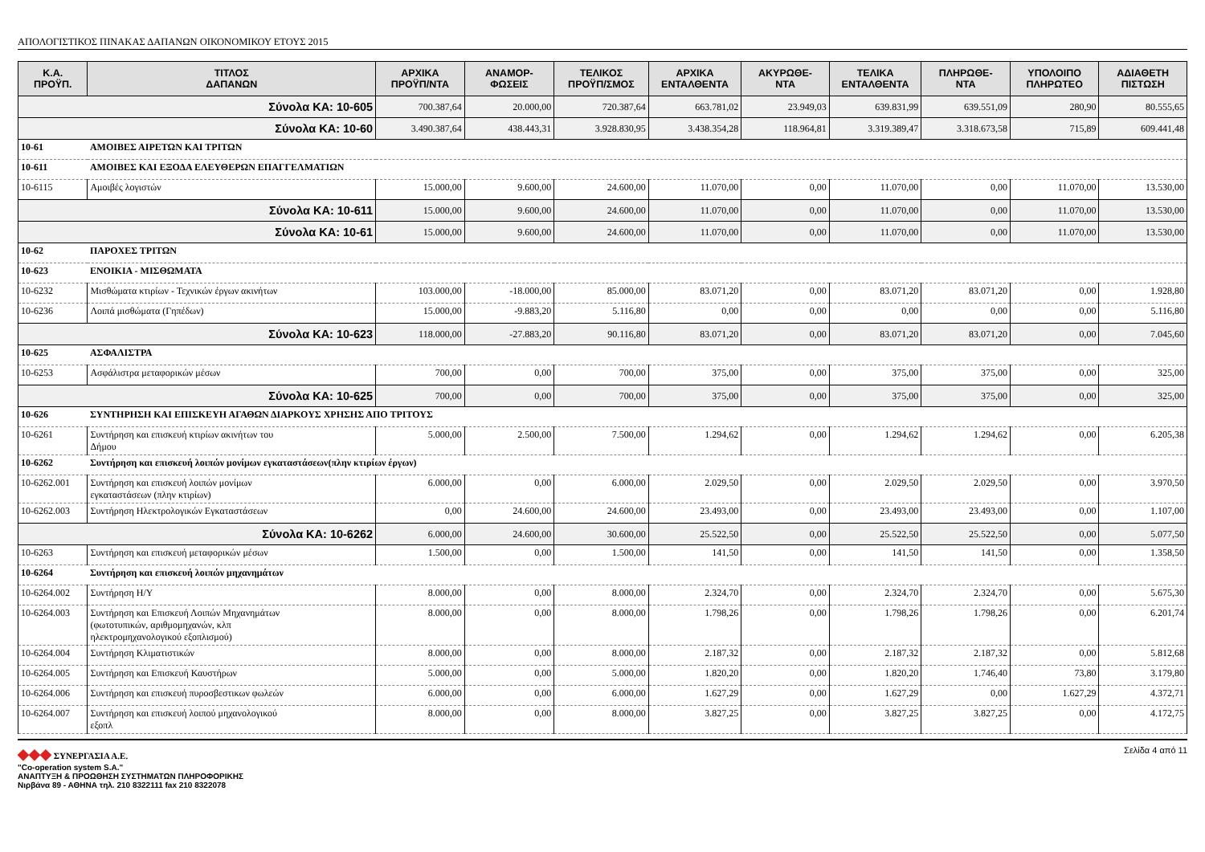ΑΠΟΛΟΓΙΣΤΙΚΟΣ ΠΙΝΑΚΑΣ ΔΑΠΑΝΩΝ ΟΙΚΟΝΟΜΙΚΟΥ ΕΤΟΥΣ 2015
| Κ.Α. ΠΡΟΫΠ. | ΤΙΤΛΟΣ ΔΑΠΑΝΩΝ | ΑΡΧΙΚΑ ΠΡΟΫΠ/ΝΤΑ | ΑΝΑΜΟΡ- ΦΩΣΕΙΣ | ΤΕΛΙΚΟΣ ΠΡΟΫΠ/ΣΜΟΣ | ΑΡΧΙΚΑ ΕΝΤΑΛΘΕΝΤΑ | ΑΚΥΡΩΘΕ- ΝΤΑ | ΤΕΛΙΚΑ ΕΝΤΑΛΘΕΝΤΑ | ΠΛΗΡΩΘΕ- ΝΤΑ | ΥΠΟΛΟΙΠΟ ΠΛΗΡΩΤΕΟ | ΑΔΙΑΘΕΤΗ ΠΙΣΤΩΣΗ |
| --- | --- | --- | --- | --- | --- | --- | --- | --- | --- | --- |
| Σύνολα ΚΑ: 10-605 | | 700.387,64 | 20.000,00 | 720.387,64 | 663.781,02 | 23.949,03 | 639.831,99 | 639.551,09 | 280,90 | 80.555,65 |
| Σύνολα ΚΑ: 10-60 | | 3.490.387,64 | 438.443,31 | 3.928.830,95 | 3.438.354,28 | 118.964,81 | 3.319.389,47 | 3.318.673,58 | 715,89 | 609.441,48 |
| 10-61 | ΑΜΟΙΒΕΣ ΑΙΡΕΤΩΝ ΚΑΙ ΤΡΙΤΩΝ | | | | | | | | | |
| 10-611 | ΑΜΟΙΒΕΣ ΚΑΙ ΕΞΟΔΑ ΕΛΕΥΘΕΡΩΝ ΕΠΑΓΓΕΛΜΑΤΙΩΝ | | | | | | | | | |
| 10-6115 | Αμοιβές λογιστών | 15.000,00 | 9.600,00 | 24.600,00 | 11.070,00 | 0,00 | 11.070,00 | 0,00 | 11.070,00 | 13.530,00 |
| Σύνολα ΚΑ: 10-611 | | 15.000,00 | 9.600,00 | 24.600,00 | 11.070,00 | 0,00 | 11.070,00 | 0,00 | 11.070,00 | 13.530,00 |
| Σύνολα ΚΑ: 10-61 | | 15.000,00 | 9.600,00 | 24.600,00 | 11.070,00 | 0,00 | 11.070,00 | 0,00 | 11.070,00 | 13.530,00 |
| 10-62 | ΠΑΡΟΧΕΣ ΤΡΙΤΩΝ | | | | | | | | | |
| 10-623 | ΕΝΟΙΚΙΑ - ΜΙΣΘΩΜΑΤΑ | | | | | | | | | |
| 10-6232 | Μισθώματα κτιρίων - Τεχνικών έργων ακινήτων | 103.000,00 | -18.000,00 | 85.000,00 | 83.071,20 | 0,00 | 83.071,20 | 83.071,20 | 0,00 | 1.928,80 |
| 10-6236 | Λοιπά μισθώματα (Γηπέδων) | 15.000,00 | -9.883,20 | 5.116,80 | 0,00 | 0,00 | 0,00 | 0,00 | 0,00 | 5.116,80 |
| Σύνολα ΚΑ: 10-623 | | 118.000,00 | -27.883,20 | 90.116,80 | 83.071,20 | 0,00 | 83.071,20 | 83.071,20 | 0,00 | 7.045,60 |
| 10-625 | ΑΣΦΑΛΙΣΤΡΑ | | | | | | | | | |
| 10-6253 | Ασφάλιστρα μεταφορικών μέσων | 700,00 | 0,00 | 700,00 | 375,00 | 0,00 | 375,00 | 375,00 | 0,00 | 325,00 |
| Σύνολα ΚΑ: 10-625 | | 700,00 | 0,00 | 700,00 | 375,00 | 0,00 | 375,00 | 375,00 | 0,00 | 325,00 |
| 10-626 | ΣΥΝΤΗΡΗΣΗ ΚΑΙ ΕΠΙΣΚΕΥΗ ΑΓΑΘΩΝ ΔΙΑΡΚΟΥΣ ΧΡΗΣΗΣ ΑΠΟ ΤΡΙΤΟΥΣ | | | | | | | | | |
| 10-6261 | Συντήρηση και επισκευή κτιρίων ακινήτων του Δήμου | 5.000,00 | 2.500,00 | 7.500,00 | 1.294,62 | 0,00 | 1.294,62 | 1.294,62 | 0,00 | 6.205,38 |
| 10-6262 | Συντήρηση και επισκευή λοιπών μονίμων εγκαταστάσεων(πλην κτιρίων έργων) | | | | | | | | | |
| 10-6262.001 | Συντήρηση και επισκευή λοιπών μονίμων εγκαταστάσεων (πλην κτιρίων) | 6.000,00 | 0,00 | 6.000,00 | 2.029,50 | 0,00 | 2.029,50 | 2.029,50 | 0,00 | 3.970,50 |
| 10-6262.003 | Συντήρηση Ηλεκτρολογικών Εγκαταστάσεων | 0,00 | 24.600,00 | 24.600,00 | 23.493,00 | 0,00 | 23.493,00 | 23.493,00 | 0,00 | 1.107,00 |
| Σύνολα ΚΑ: 10-6262 | | 6.000,00 | 24.600,00 | 30.600,00 | 25.522,50 | 0,00 | 25.522,50 | 25.522,50 | 0,00 | 5.077,50 |
| 10-6263 | Συντήρηση και επισκευή μεταφορικών μέσων | 1.500,00 | 0,00 | 1.500,00 | 141,50 | 0,00 | 141,50 | 141,50 | 0,00 | 1.358,50 |
| 10-6264 | Συντήρηση και επισκευή λοιπών μηχανημάτων | | | | | | | | | |
| 10-6264.002 | Συντήρηση Η/Υ | 8.000,00 | 0,00 | 8.000,00 | 2.324,70 | 0,00 | 2.324,70 | 2.324,70 | 0,00 | 5.675,30 |
| 10-6264.003 | Συντήρηση και Επισκευή Λοιπών Μηχανημάτων (φωτοτυπικών, αριθμομηχανών, κλπ ηλεκτρομηχανολογικού εξοπλισμού) | 8.000,00 | 0,00 | 8.000,00 | 1.798,26 | 0,00 | 1.798,26 | 1.798,26 | 0,00 | 6.201,74 |
| 10-6264.004 | Συντήρηση Κλιματιστικών | 8.000,00 | 0,00 | 8.000,00 | 2.187,32 | 0,00 | 2.187,32 | 2.187,32 | 0,00 | 5.812,68 |
| 10-6264.005 | Συντήρηση και Επισκευή Καυστήρων | 5.000,00 | 0,00 | 5.000,00 | 1.820,20 | 0,00 | 1.820,20 | 1.746,40 | 73,80 | 3.179,80 |
| 10-6264.006 | Συντήρηση και επισκευή πυροσβεστικων φωλεών | 6.000,00 | 0,00 | 6.000,00 | 1.627,29 | 0,00 | 1.627,29 | 0,00 | 1.627,29 | 4.372,71 |
| 10-6264.007 | Συντήρηση και επισκευή λοιπού μηχανολογικού εξοπλ | 8.000,00 | 0,00 | 8.000,00 | 3.827,25 | 0,00 | 3.827,25 | 3.827,25 | 0,00 | 4.172,75 |
◆◆◆ ΣΥΝΕΡΓΑΣΙΑ Α.Ε.
"Co-operation system S.A."
ΑΝΑΠΤΥΞΗ & ΠΡΟΩΘΗΣΗ ΣΥΣΤΗΜΑΤΩΝ ΠΛΗΡΟΦΟΡΙΚΗΣ
Νιρβάνα 89 - ΑΘΗΝΑ τηλ. 210 8322111 fax 210 8322078
Σελίδα 4 από 11